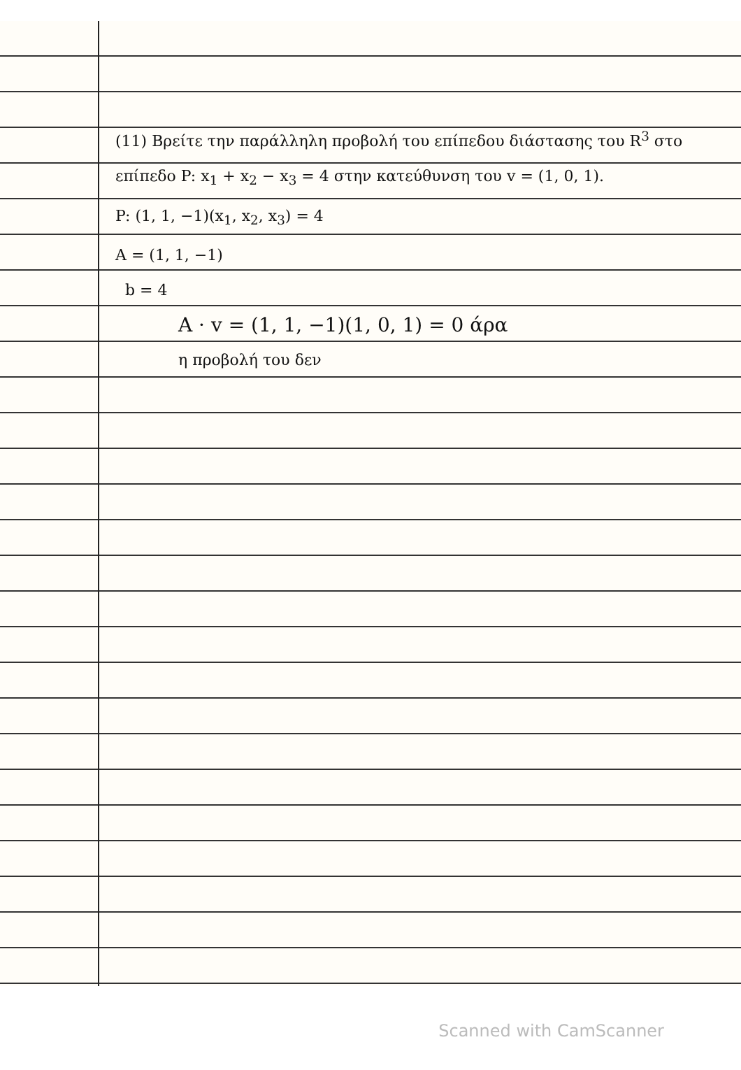(11) Βρείτε την παράλληλη προβολή του επίπεδου διάστασης του R<sup>3</sup> στο επίπεδο P: x<sub>1</sub> + x<sub>2</sub> − x<sub>3</sub> = 4 στην κατεύθυνση του v = (1, 0, 1).
P: (1, 1, −1)(x<sub>1</sub>, x<sub>2</sub>, x<sub>3</sub>) = 4
A = (1, 1, −1)
b = 4
A · v = (1, 1, −1)(1, 0, 1) = 0 άρα
η προβολή του δεν
Scanned with CamScanner